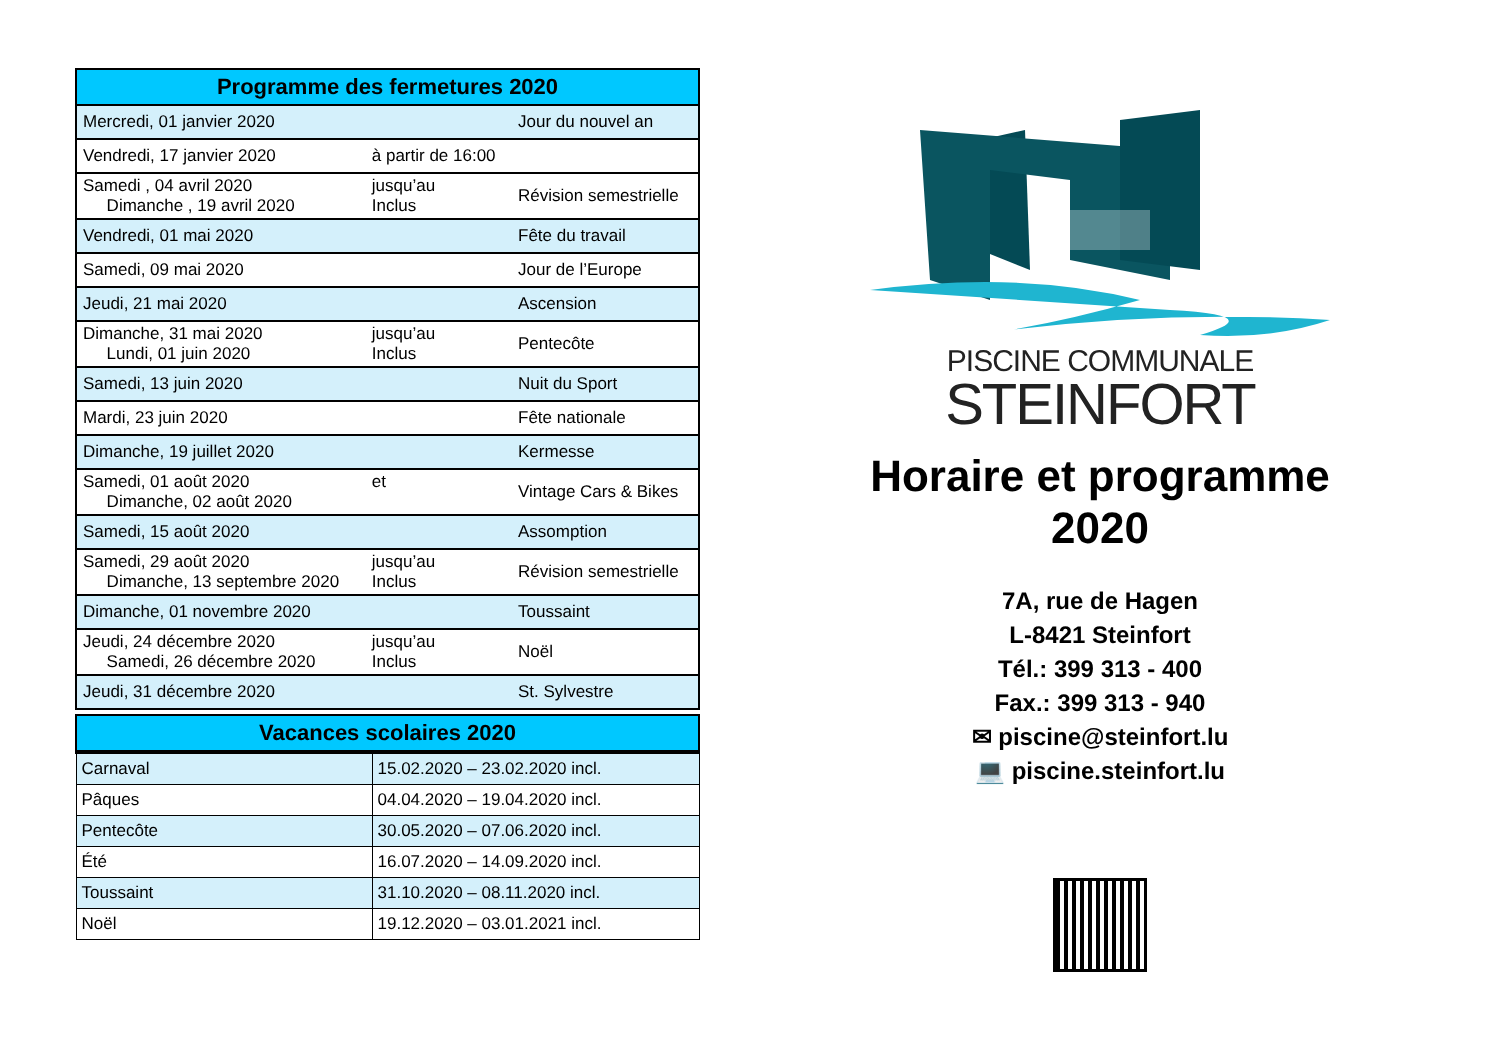| Programme des fermetures 2020 | | |
| --- | --- | --- |
| Mercredi, 01 janvier 2020 | | Jour du nouvel an |
| Vendredi, 17 janvier 2020 | à partir de 16:00 | |
| Samedi , 04 avril 2020 Dimanche , 19 avril 2020 | jusqu’au Inclus | Révision semestrielle |
| Vendredi, 01 mai 2020 | | Fête du travail |
| Samedi, 09 mai 2020 | | Jour de l’Europe |
| Jeudi, 21 mai 2020 | | Ascension |
| Dimanche, 31 mai 2020 Lundi, 01 juin 2020 | jusqu’au Inclus | Pentecôte |
| Samedi, 13 juin 2020 | | Nuit du Sport |
| Mardi, 23 juin 2020 | | Fête nationale |
| Dimanche, 19 juillet 2020 | | Kermesse |
| Samedi, 01 août 2020 Dimanche, 02 août 2020 | et | Vintage Cars & Bikes |
| Samedi, 15 août 2020 | | Assomption |
| Samedi, 29 août 2020 Dimanche, 13 septembre 2020 | jusqu’au Inclus | Révision semestrielle |
| Dimanche, 01 novembre 2020 | | Toussaint |
| Jeudi, 24 décembre 2020 Samedi, 26 décembre 2020 | jusqu’au Inclus | Noël |
| Jeudi, 31 décembre 2020 | | St. Sylvestre |
| Vacances scolaires 2020 | |
| --- | --- |
| Carnaval | 15.02.2020 – 23.02.2020 incl. |
| Pâques | 04.04.2020 – 19.04.2020 incl. |
| Pentecôte | 30.05.2020 – 07.06.2020 incl. |
| Été | 16.07.2020 – 14.09.2020 incl. |
| Toussaint | 31.10.2020 – 08.11.2020 incl. |
| Noël | 19.12.2020 – 03.01.2021 incl. |
PISCINE COMMUNALE
STEINFORT
Horaire et programme
2020
7A, rue de Hagen
L-8421 Steinfort
Tél.: 399 313 - 400
Fax.: 399 313 - 940
✉ piscine@steinfort.lu
💻 piscine.steinfort.lu